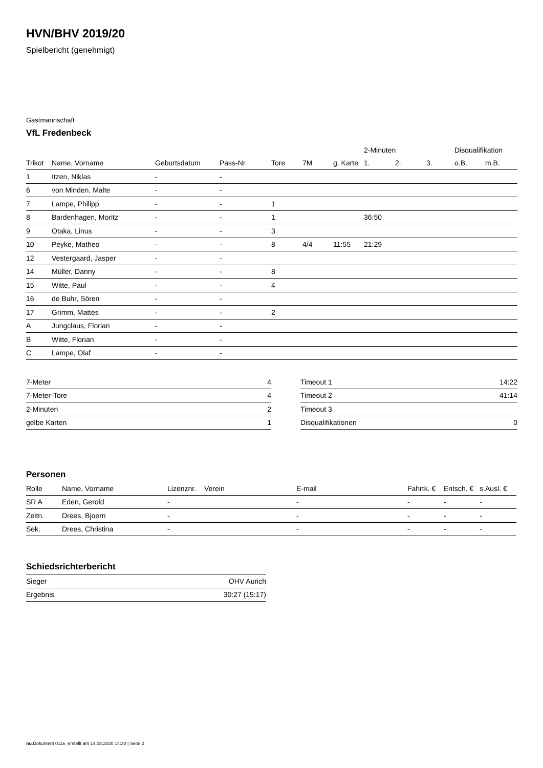HVN/BHV 2019/20
Spielbericht (genehmigt)
Gastmannschaft
VfL Fredenbeck
| | | | | | | | 2-Minuten | | | Disqualifikation | |
| --- | --- | --- | --- | --- | --- | --- | --- | --- | --- | --- | --- |
| Trikot | Name, Vorname | Geburtsdatum | Pass-Nr | Tore | 7M | g. Karte | 1. | 2. | 3. | o.B. | m.B. |
| 1 | Itzen, Niklas | - | - | | | | | | | | |
| 6 | von Minden, Malte | - | - | | | | | | | | |
| 7 | Lampe, Philipp | - | - | 1 | | | | | | | |
| 8 | Bardenhagen, Moritz | - | - | 1 | | | 36:50 | | | | |
| 9 | Otaka, Linus | - | - | 3 | | | | | | | |
| 10 | Peyke, Matheo | - | - | 8 | 4/4 | 11:55 | 21:29 | | | | |
| 12 | Vestergaard, Jasper | - | - | | | | | | | | |
| 14 | Müller, Danny | - | - | 8 | | | | | | | |
| 15 | Witte, Paul | - | - | 4 | | | | | | | |
| 16 | de Buhr, Sören | - | - | | | | | | | | |
| 17 | Grimm, Mattes | - | - | 2 | | | | | | | |
| A | Jungclaus, Florian | - | - | | | | | | | | |
| B | Witte, Florian | - | - | | | | | | | | |
| C | Lampe, Olaf | - | - | | | | | | | | |
| 7-Meter | 4 |
| 7-Meter-Tore | 4 |
| 2-Minuten | 2 |
| gelbe Karten | 1 |
| Timeout 1 | 14:22 |
| Timeout 2 | 41:14 |
| Timeout 3 | |
| Disqualifikationen | 0 |
Personen
| Rolle | Name, Vorname | Lizenznr. | Verein | E-mail | Fahrtk. € | Entsch. € | s.Ausl. € |
| --- | --- | --- | --- | --- | --- | --- | --- |
| SR A | Eden, Gerold | - | | - | - | - | - |
| Zeitn. | Drees, Bjoern | - | | - | - | - | - |
| Sek. | Drees, Christina | - | | - | - | - | - |
Schiedsrichterbericht
| Sieger | OHV Aurich |
| Ergebnis | 30:27 (15:17) |
nu.Dokument 011e, erstellt am 14.08.2020 14:30 | Seite 2